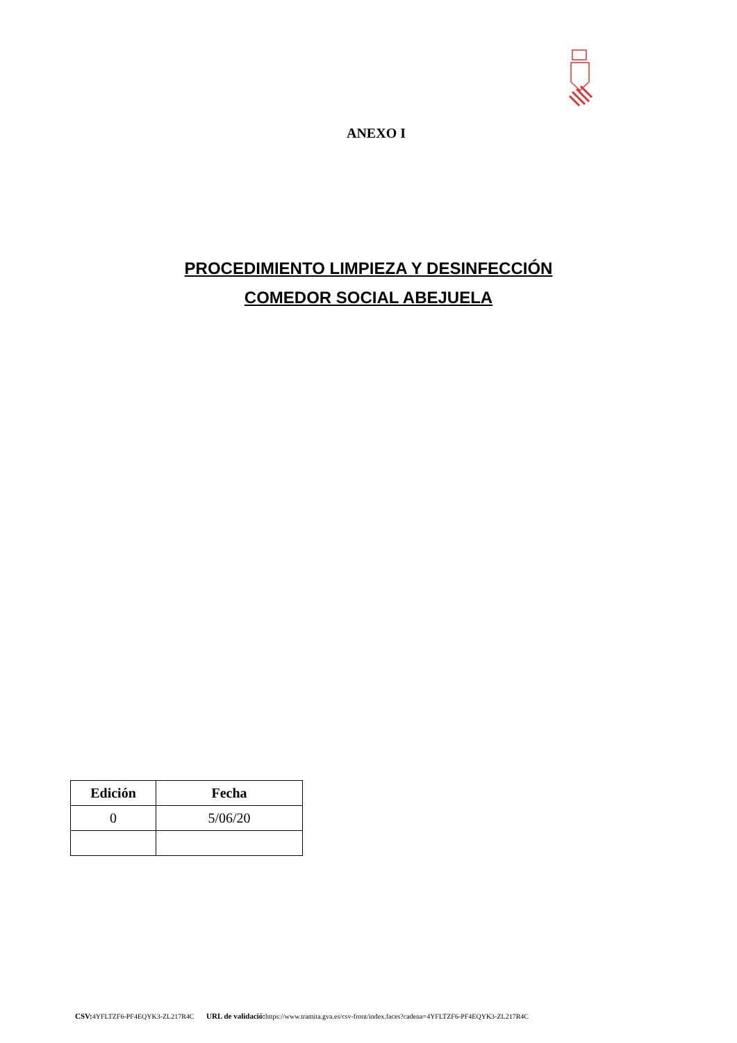ANEXO I
PROCEDIMIENTO LIMPIEZA Y DESINFECCIÓN
COMEDOR SOCIAL ABEJUELA
| Edición | Fecha |
| --- | --- |
| 0 | 5/06/20 |
CSV: 4YFLTZF6-PF4EQYK3-ZL217R4C URL de validació: https://www.tramita.gva.es/csv-front/index.faces?cadena=4YFLTZF6-PF4EQYK3-ZL217R4C